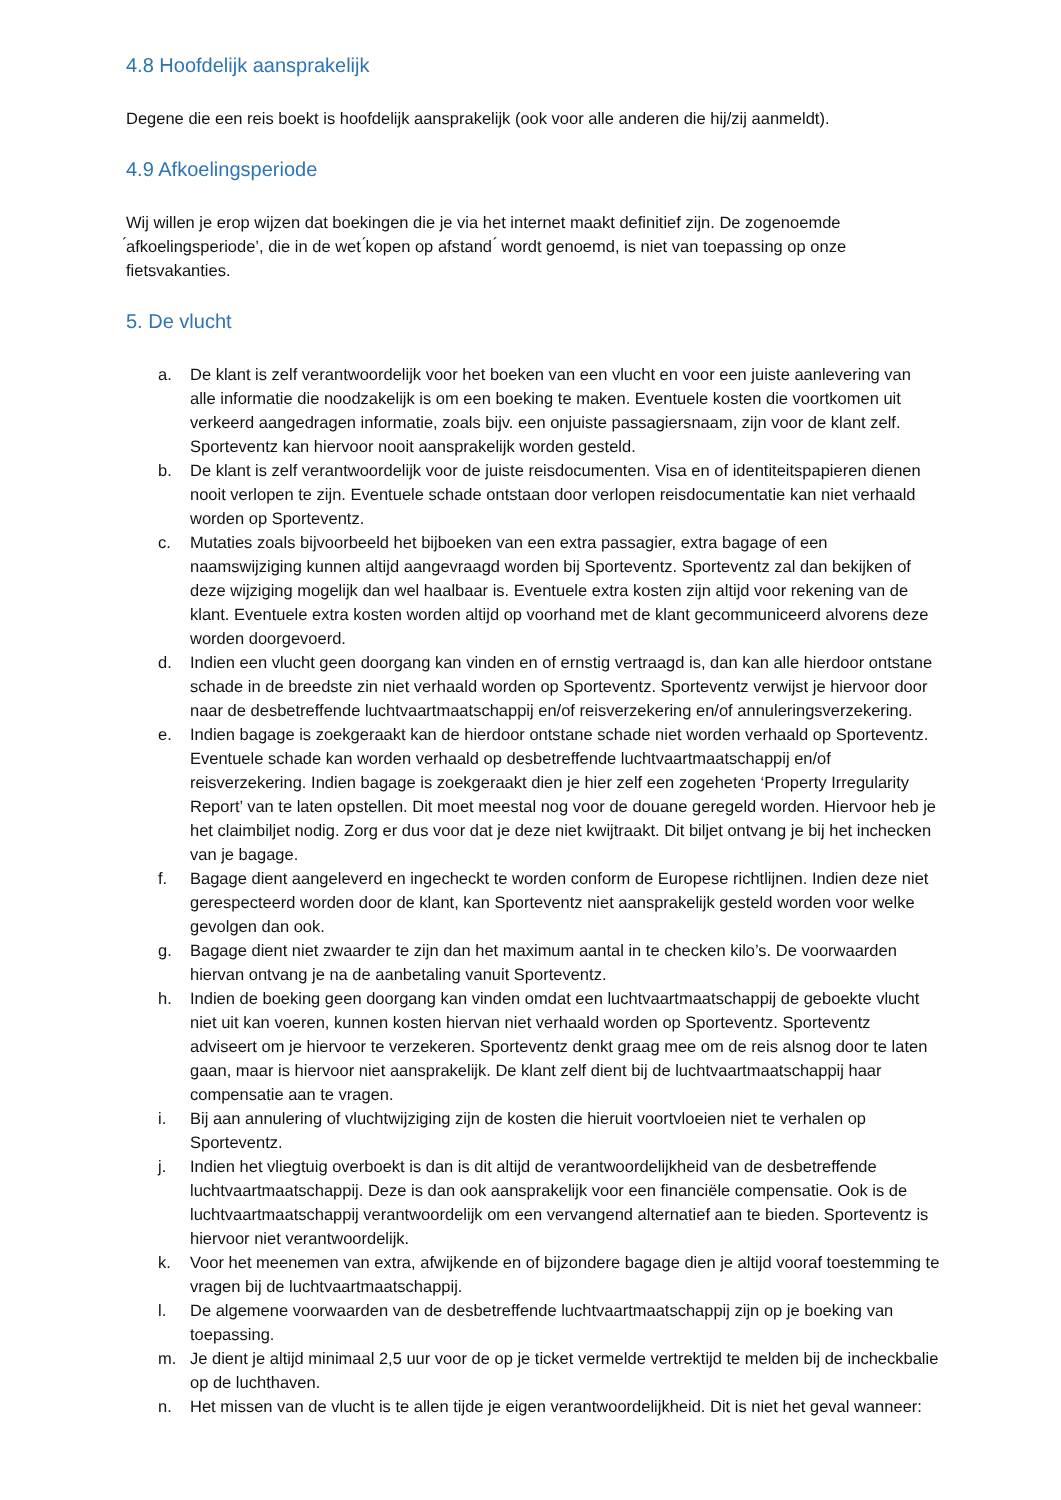4.8 Hoofdelijk aansprakelijk
Degene die een reis boekt is hoofdelijk aansprakelijk (ook voor alle anderen die hij/zij aanmeldt).
4.9 Afkoelingsperiode
Wij willen je erop wijzen dat boekingen die je via het internet maakt definitief zijn. De zogenoemde ́afkoelingsperiode’, die in de wet ́kopen op afstand ́ wordt genoemd, is niet van toepassing op onze fietsvakanties.
5. De vlucht
a. De klant is zelf verantwoordelijk voor het boeken van een vlucht en voor een juiste aanlevering van alle informatie die noodzakelijk is om een boeking te maken. Eventuele kosten die voortkomen uit verkeerd aangedragen informatie, zoals bijv. een onjuiste passagiersnaam, zijn voor de klant zelf. Sporteventz kan hiervoor nooit aansprakelijk worden gesteld.
b. De klant is zelf verantwoordelijk voor de juiste reisdocumenten. Visa en of identiteitspapieren dienen nooit verlopen te zijn. Eventuele schade ontstaan door verlopen reisdocumentatie kan niet verhaald worden op Sporteventz.
c. Mutaties zoals bijvoorbeeld het bijboeken van een extra passagier, extra bagage of een naamswijziging kunnen altijd aangevraagd worden bij Sporteventz. Sporteventz zal dan bekijken of deze wijziging mogelijk dan wel haalbaar is. Eventuele extra kosten zijn altijd voor rekening van de klant. Eventuele extra kosten worden altijd op voorhand met de klant gecommuniceerd alvorens deze worden doorgevoerd.
d. Indien een vlucht geen doorgang kan vinden en of ernstig vertraagd is, dan kan alle hierdoor ontstane schade in de breedste zin niet verhaald worden op Sporteventz. Sporteventz verwijst je hiervoor door naar de desbetreffende luchtvaartmaatschappij en/of reisverzekering en/of annuleringsverzekering.
e. Indien bagage is zoekgeraakt kan de hierdoor ontstane schade niet worden verhaald op Sporteventz. Eventuele schade kan worden verhaald op desbetreffende luchtvaartmaatschappij en/of reisverzekering. Indien bagage is zoekgeraakt dien je hier zelf een zogeheten ‘Property Irregularity Report’ van te laten opstellen. Dit moet meestal nog voor de douane geregeld worden. Hiervoor heb je het claimbiljet nodig. Zorg er dus voor dat je deze niet kwijtraakt. Dit biljet ontvang je bij het inchecken van je bagage.
f. Bagage dient aangeleverd en ingecheckt te worden conform de Europese richtlijnen. Indien deze niet gerespecteerd worden door de klant, kan Sporteventz niet aansprakelijk gesteld worden voor welke gevolgen dan ook.
g. Bagage dient niet zwaarder te zijn dan het maximum aantal in te checken kilo’s. De voorwaarden hiervan ontvang je na de aanbetaling vanuit Sporteventz.
h. Indien de boeking geen doorgang kan vinden omdat een luchtvaartmaatschappij de geboekte vlucht niet uit kan voeren, kunnen kosten hiervan niet verhaald worden op Sporteventz. Sporteventz adviseert om je hiervoor te verzekeren. Sporteventz denkt graag mee om de reis alsnog door te laten gaan, maar is hiervoor niet aansprakelijk. De klant zelf dient bij de luchtvaartmaatschappij haar compensatie aan te vragen.
i. Bij aan annulering of vluchtwijziging zijn de kosten die hieruit voortvloeien niet te verhalen op Sporteventz.
j. Indien het vliegtuig overboekt is dan is dit altijd de verantwoordelijkheid van de desbetreffende luchtvaartmaatschappij. Deze is dan ook aansprakelijk voor een financiële compensatie. Ook is de luchtvaartmaatschappij verantwoordelijk om een vervangend alternatief aan te bieden. Sporteventz is hiervoor niet verantwoordelijk.
k. Voor het meenemen van extra, afwijkende en of bijzondere bagage dien je altijd vooraf toestemming te vragen bij de luchtvaartmaatschappij.
l. De algemene voorwaarden van de desbetreffende luchtvaartmaatschappij zijn op je boeking van toepassing.
m. Je dient je altijd minimaal 2,5 uur voor de op je ticket vermelde vertrektijd te melden bij de incheckbalie op de luchthaven.
n. Het missen van de vlucht is te allen tijde je eigen verantwoordelijkheid. Dit is niet het geval wanneer: